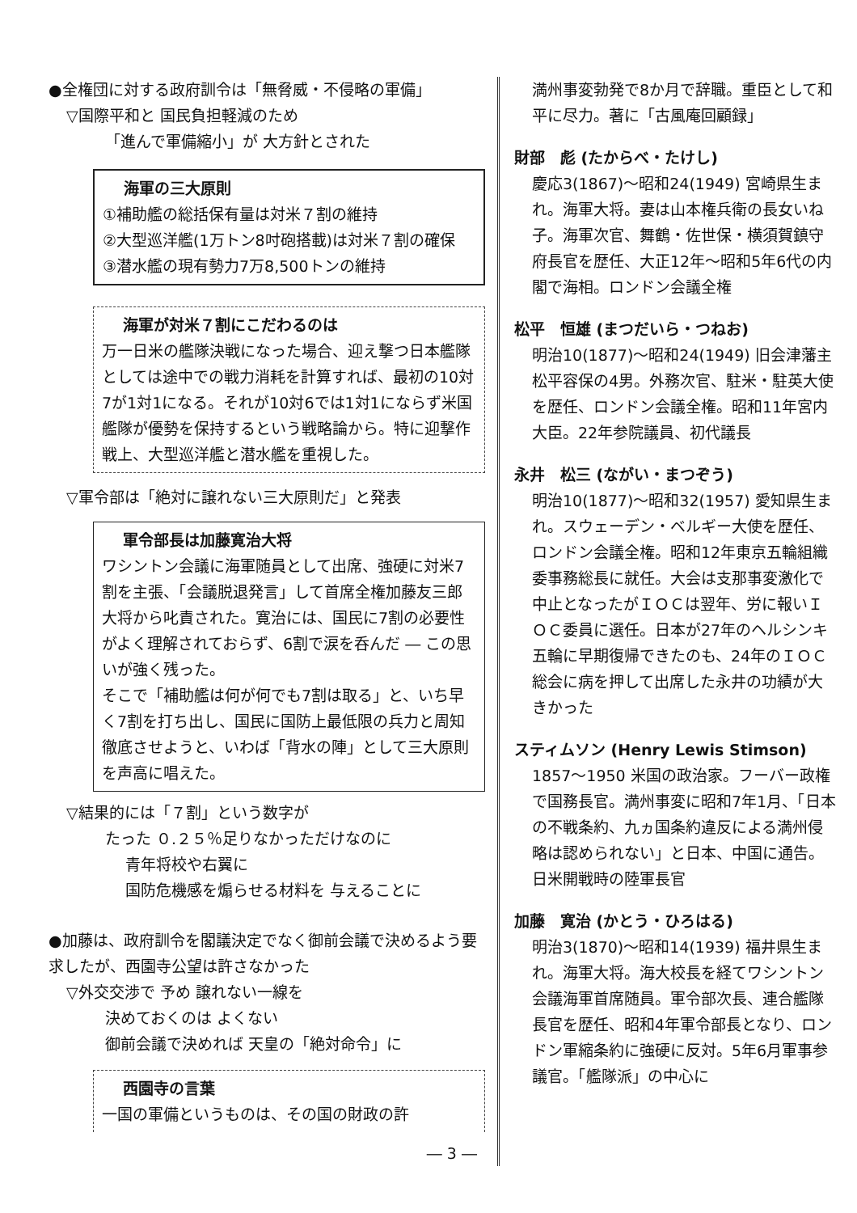●全権団に対する政府訓令は「無脅威・不侵略の軍備」
▽国際平和と 国民負担軽減のため
「進んで軍備縮小」が 大方針とされた
海軍の三大原則
①補助艦の総括保有量は対米７割の維持
②大型巡洋艦(1万トン8吋砲搭載)は対米７割の確保
③潜水艦の現有勢力7万8,500トンの維持
海軍が対米７割にこだわるのは
万一日米の艦隊決戦になった場合、迎え撃つ日本艦隊としては途中での戦力消耗を計算すれば、最初の10対7が1対1になる。それが10対6では1対1にならず米国艦隊が優勢を保持するという戦略論から。特に迎撃作戦上、大型巡洋艦と潜水艦を重視した。
▽軍令部は「絶対に譲れない三大原則だ」と発表
軍令部長は加藤寛治大将
ワシントン会議に海軍随員として出席、強硬に対米7割を主張、「会議脱退発言」して首席全権加藤友三郎大将から叱責された。寛治には、国民に7割の必要性がよく理解されておらず、6割で涙を呑んだ ― この思いが強く残った。
そこで「補助艦は何が何でも7割は取る」と、いち早く7割を打ち出し、国民に国防上最低限の兵力と周知徹底させようと、いわば「背水の陣」として三大原則を声高に唱えた。
▽結果的には「７割」という数字が
たった ０.２５％足りなかっただけなのに
青年将校や右翼に
国防危機感を煽らせる材料を 与えることに
●加藤は、政府訓令を閣議決定でなく御前会議で決めるよう要求したが、西園寺公望は許さなかった
▽外交交渉で 予め 譲れない一線を
決めておくのは よくない
御前会議で決めれば 天皇の「絶対命令」に
西園寺の言葉
一国の軍備というものは、その国の財政の許
― 3 ―
満州事変勃発で8か月で辞職。重臣として和平に尽力。著に「古風庵回顧録」
財部　彪 (たからべ・たけし)
慶応3(1867)～昭和24(1949) 宮崎県生まれ。海軍大将。妻は山本権兵衛の長女いね子。海軍次官、舞鶴・佐世保・横須賀鎮守府長官を歴任、大正12年～昭和5年6代の内閣で海相。ロンドン会議全権
松平　恒雄 (まつだいら・つねお)
明治10(1877)～昭和24(1949) 旧会津藩主松平容保の4男。外務次官、駐米・駐英大使を歴任、ロンドン会議全権。昭和11年宮内大臣。22年参院議員、初代議長
永井　松三 (ながい・まつぞう)
明治10(1877)～昭和32(1957) 愛知県生まれ。スウェーデン・ベルギー大使を歴任、ロンドン会議全権。昭和12年東京五輪組織委事務総長に就任。大会は支那事変激化で中止となったがＩＯＣは翌年、労に報いＩＯＣ委員に選任。日本が27年のヘルシンキ五輪に早期復帰できたのも、24年のＩＯＣ総会に病を押して出席した永井の功績が大きかった
スティムソン (Henry Lewis Stimson)
1857～1950 米国の政治家。フーバー政権で国務長官。満州事変に昭和7年1月、「日本の不戦条約、九ヵ国条約違反による満州侵略は認められない」と日本、中国に通告。日米開戦時の陸軍長官
加藤　寛治 (かとう・ひろはる)
明治3(1870)～昭和14(1939) 福井県生まれ。海軍大将。海大校長を経てワシントン会議海軍首席随員。軍令部次長、連合艦隊長官を歴任、昭和4年軍令部長となり、ロンドン軍縮条約に強硬に反対。5年6月軍事参議官。「艦隊派」の中心に